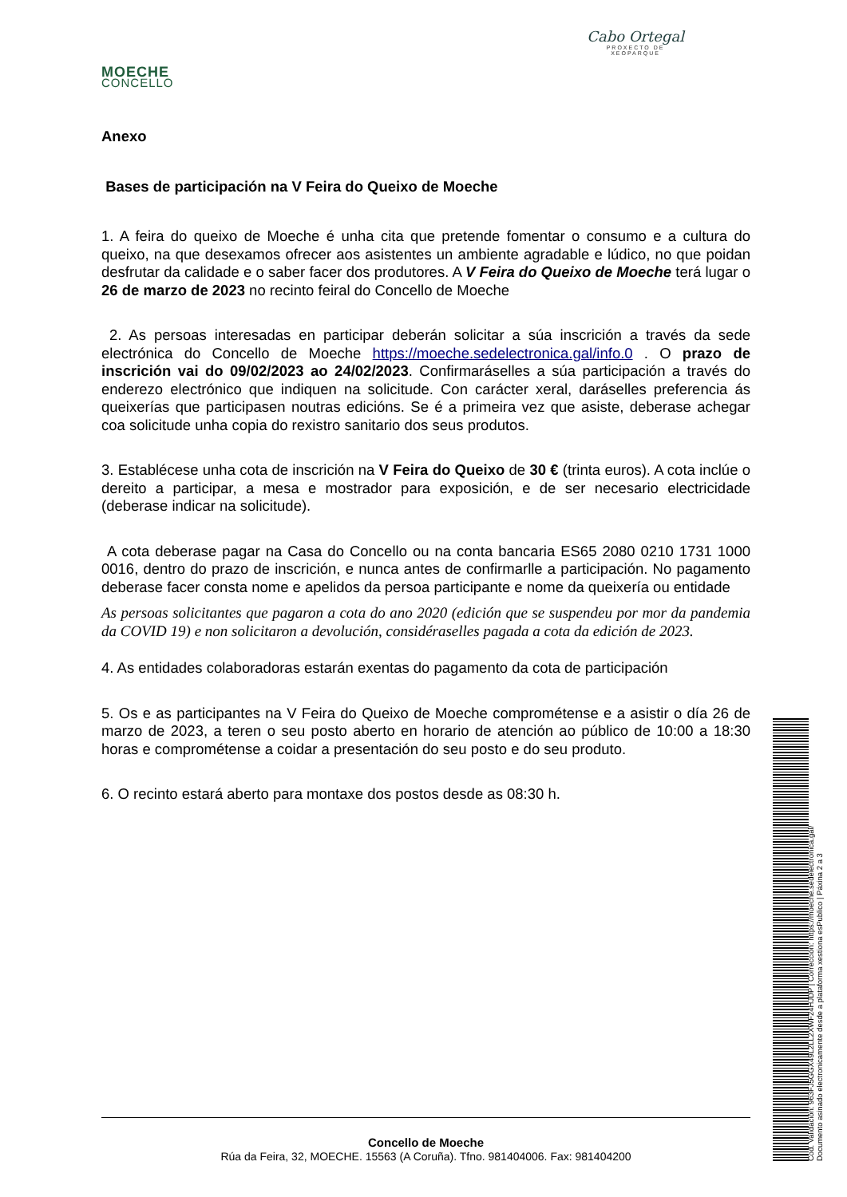MOECHE
CONCELLO
Cabo Ortegal
PROXECTO DE
XEOPARQUE
Anexo
Bases de participación na V Feira do Queixo de Moeche
1. A feira do queixo de Moeche é unha cita que pretende fomentar o consumo e a cultura do queixo, na que desexamos ofrecer aos asistentes un ambiente agradable e lúdico, no que poidan desfrutar da calidade e o saber facer dos produtores. A V Feira do Queixo de Moeche terá lugar o 26 de marzo de 2023 no recinto feiral do Concello de Moeche
2. As persoas interesadas en participar deberán solicitar a súa inscrición a través da sede electrónica do Concello de Moeche https://moeche.sedelectronica.gal/info.0 . O prazo de inscrición vai do 09/02/2023 ao 24/02/2023. Confirmaráselles a súa participación a través do enderezo electrónico que indiquen na solicitude. Con carácter xeral, daráselles preferencia ás queixerías que participasen noutras edicións. Se é a primeira vez que asiste, deberase achegar coa solicitude unha copia do rexistro sanitario dos seus produtos.
3. Establécese unha cota de inscrición na V Feira do Queixo de 30 € (trinta euros). A cota inclúe o dereito a participar, a mesa e mostrador para exposición, e de ser necesario electricidade (deberase indicar na solicitude).
A cota deberase pagar na Casa do Concello ou na conta bancaria ES65 2080 0210 1731 1000 0016, dentro do prazo de inscrición, e nunca antes de confirmarlle a participación. No pagamento deberase facer consta nome e apelidos da persoa participante e nome da queixería ou entidade
As persoas solicitantes que pagaron a cota do ano 2020 (edición que se suspendeu por mor da pandemia da COVID 19) e non solicitaron a devolución, considéraselles pagada a cota da edición de 2023.
4. As entidades colaboradoras estarán exentas do pagamento da cota de participación
5. Os e as participantes na V Feira do Queixo de Moeche comprométense e a asistir o día 26 de marzo de 2023, a teren o seu posto aberto en horario de atención ao público de 10:00 a 18:30 horas e comprométense a coidar a presentación do seu posto e do seu produto.
6. O recinto estará aberto para montaxe dos postos desde as 08:30 h.
Concello de Moeche
Rúa da Feira, 32, MOECHE. 15563 (A Coruña). Tfno. 981404006. Fax: 981404200
Cod. Validación: 963FJ5GGX49L2LL2XWF24HJDP | Corrección: https://moeche.sedelectronica.gal/
Documento asinado electronicamente desde a plataforma xestiona esPublico | Páxina 2 a 3